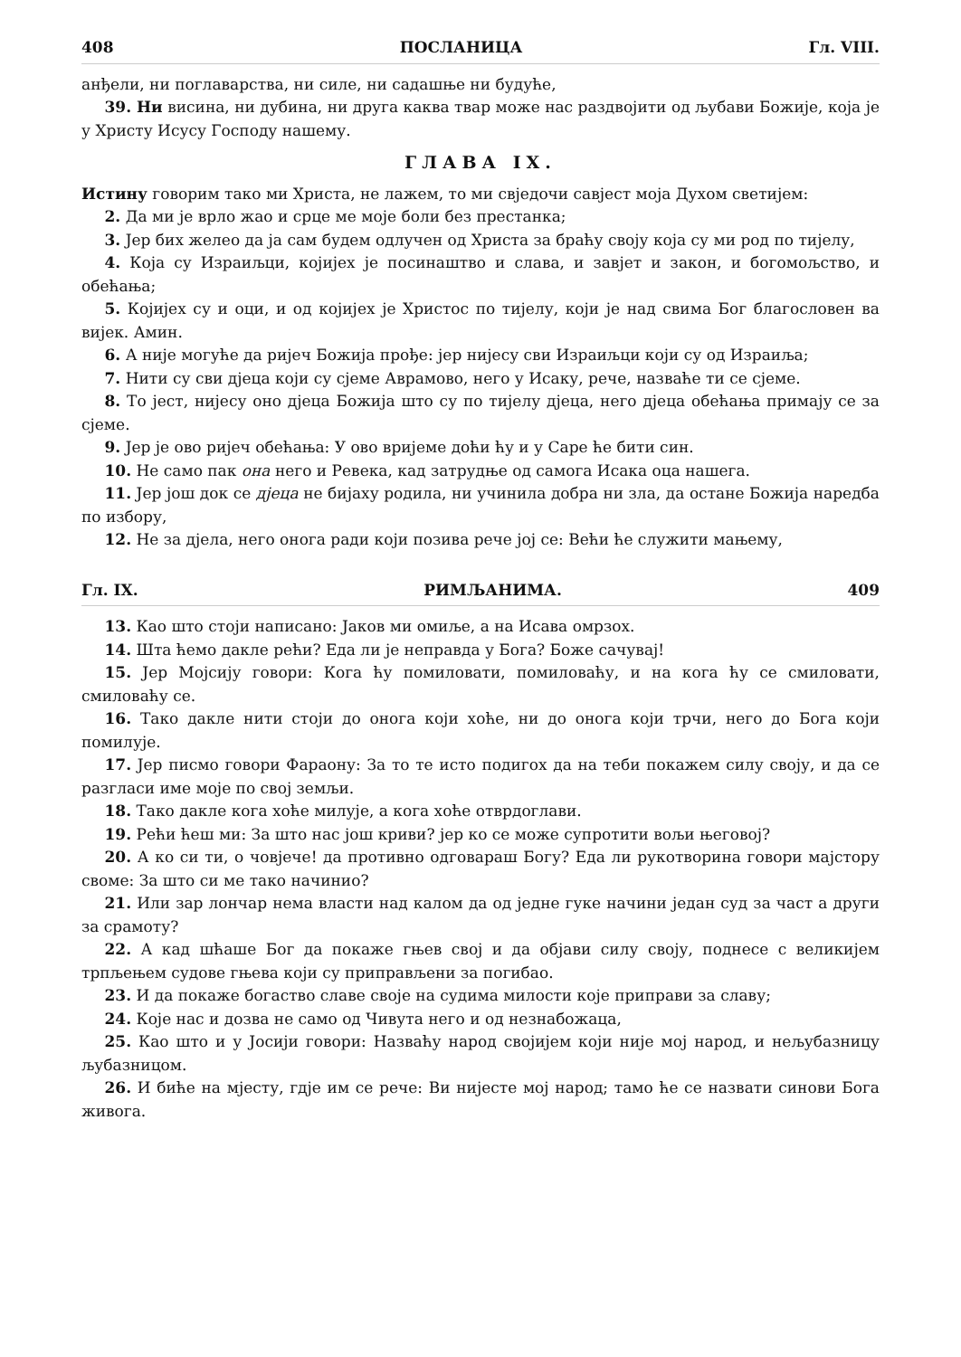408 ПОСЛАНИЦА Гл. VIII.
анђели, ни поглаварства, ни силе, ни садашње ни будуће,
39. Ни висина, ни дубина, ни друга каква твар може нас раздвојити од љубави Божије, која је у Христу Исусу Господу нашему.
ГЛАВА IX.
Истину говорим тако ми Христа, не лажем, то ми свједочи савјест моја Духом светијем:
2. Да ми је врло жао и срце ме моје боли без престанка;
3. Јер бих желео да ја сам будем одлучен од Христа за браћу своју која су ми род по тијелу,
4. Која су Израиљци, којијех је посинаштво и слава, и завјет и закон, и богомољство, и обећања;
5. Којијех су и оци, и од којијех је Христос по тијелу, који је над свима Бог благословен ва вијек. Амин.
6. А није могуће да ријеч Божија прође: јер нијесу сви Израиљци који су од Израиља;
7. Нити су сви дјеца који су сјеме Аврамово, него у Исаку, рече, назваће ти се сјеме.
8. То јест, нијесу оно дјеца Божија што су по тијелу дјеца, него дјеца обећања примају се за сјеме.
9. Јер је ово ријеч обећања: У ово вријеме доћи ћу и у Саре ће бити син.
10. Не само пак она него и Ревека, кад затрудње од самога Исака оца нашега.
11. Јер још док се дјеца не бијаху родила, ни учинила добра ни зла, да остане Божија наредба по избору,
12. Не за дјела, него онога ради који позива рече јој се: Већи ће служити мањему,
Гл. IX. РИМЉАНИМА. 409
13. Као што стоји написано: Јаков ми омиље, а на Исава омрзох.
14. Шта ћемо дакле рећи? Еда ли је неправда у Бога? Боже сачувај!
15. Јер Мојсију говори: Кога ћу помиловати, помиловаћу, и на кога ћу се смиловати, смиловаћу се.
16. Тако дакле нити стоји до онога који хоће, ни до онога који трчи, него до Бога који помилује.
17. Јер писмо говори Фараону: За то те исто подигох да на теби покажем силу своју, и да се разгласи име моје по свој земљи.
18. Тако дакле кога хоће милује, а кога хоће отврдоглави.
19. Рећи ћеш ми: За што нас још криви? јер ко се може супротити вољи његовој?
20. А ко си ти, о човјече! да противно одговараш Богу? Еда ли рукотворина говори мајстору своме: За што си ме тако начинио?
21. Или зар лончар нема власти над калом да од једне гуке начини један суд за част а други за срамоту?
22. А кад шћаше Бог да покаже гњев свој и да објави силу своју, поднесе с великијем трпљењем судове гњева који су приправљени за погибао.
23. И да покаже богаство славе своје на судима милости које приправи за славу;
24. Које нас и дозва не само од Чивута него и од незнабожаца,
25. Као што и у Јосији говори: Назваћу народ својијем који није мој народ, и нељубазницу љубазницом.
26. И биће на мјесту, гдје им се рече: Ви нијесте мој народ; тамо ће се назвати синови Бога живога.